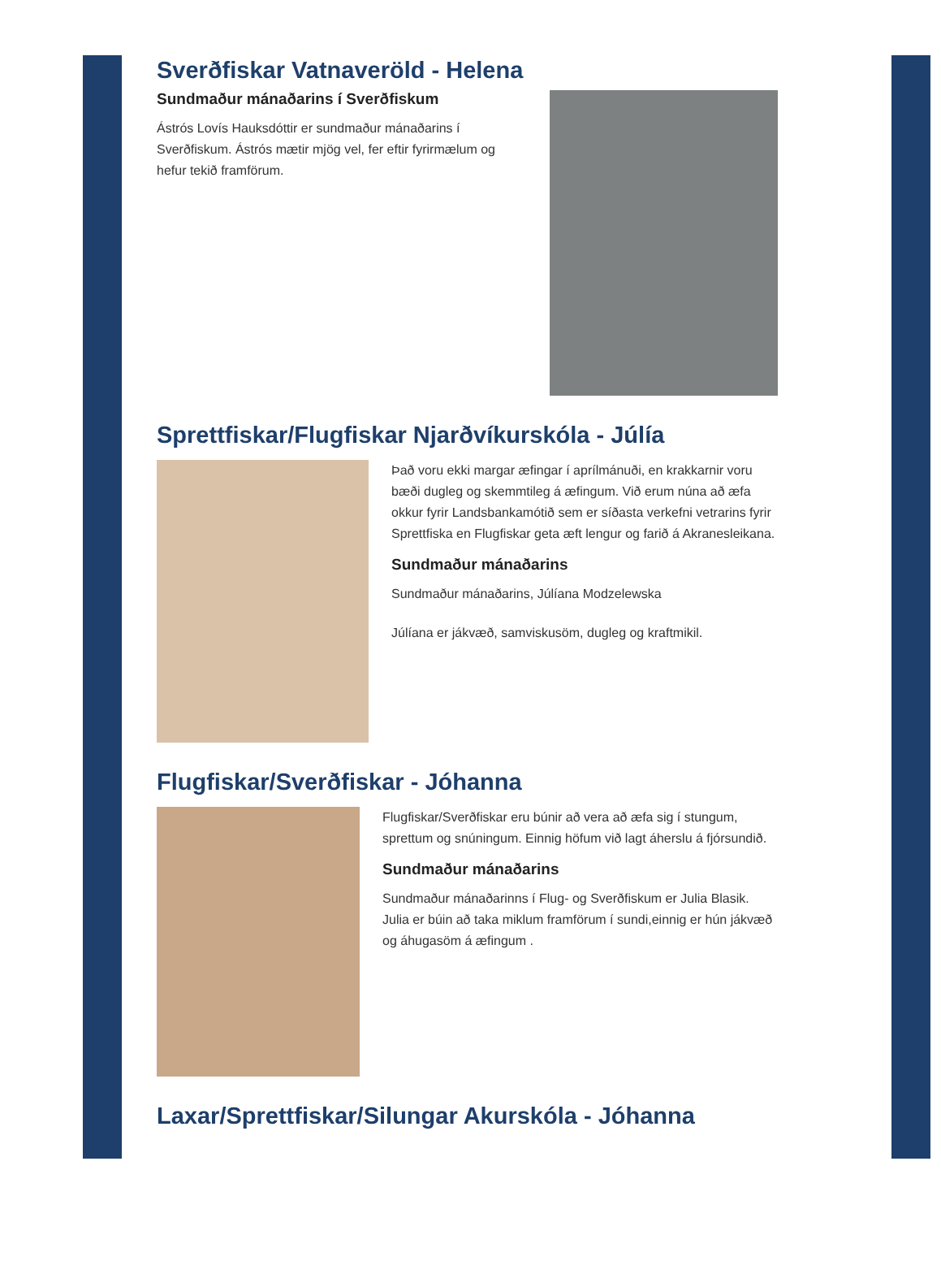Sverðfiskar Vatnaveröld - Helena
Sundmaður mánaðarins í Sverðfiskum
Ástrós Lovís Hauksdóttir er sundmaður mánaðarins í Sverðfiskum. Ástrós mætir mjög vel, fer eftir fyrirmælum og hefur tekið framförum.
Sprettfiskar/Flugfiskar Njarðvíkurskóla - Júlía
Það voru ekki margar æfingar í aprílmánuði, en krakkarnir voru bæði dugleg og skemmtileg á æfingum. Við erum núna að æfa okkur fyrir Landsbankamótið sem er síðasta verkefni vetrarins fyrir Sprettfiska en Flugfiskar geta æft lengur og farið á Akranesleikana.
Sundmaður mánaðarins
Sundmaður mánaðarins, Júlíana Modzelewska
Júlíana er jákvæð, samviskusöm, dugleg og kraftmikil.
Flugfiskar/Sverðfiskar - Jóhanna
Flugfiskar/Sverðfiskar eru búnir að vera að æfa sig í stungum, sprettum og snúningum. Einnig höfum við lagt áherslu á fjórsundið.
Sundmaður mánaðarins
Sundmaður mánaðarinns í Flug- og Sverðfiskum er Julia Blasik.
Julia er búin að taka miklum framförum í sundi,einnig er hún jákvæð og áhugasöm á æfingum .
Laxar/Sprettfiskar/Silungar Akurskóla - Jóhanna